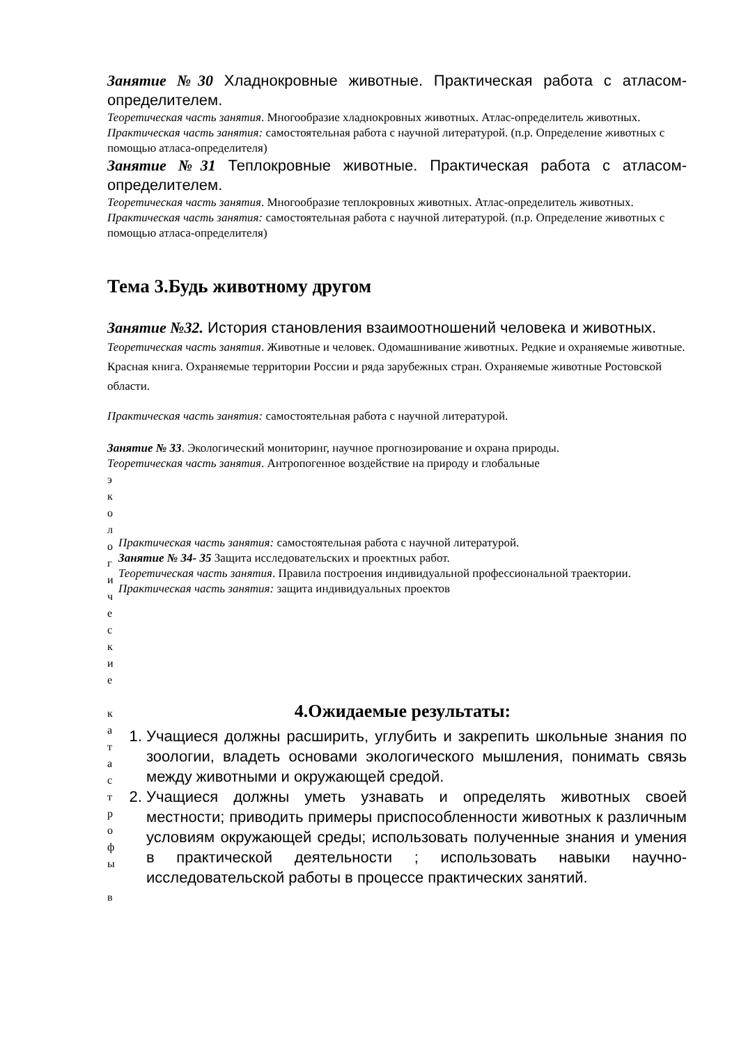Занятие №30 Хладнокровные животные. Практическая работа с атласом-определителем.
Теоретическая часть занятия. Многообразие хладнокровных животных. Атлас-определитель животных.
Практическая часть занятия: самостоятельная работа с научной литературой. (п.р. Определение животных с помощью атласа-определителя)
Занятие №31 Теплокровные животные. Практическая работа с атласом-определителем.
Теоретическая часть занятия. Многообразие теплокровных животных. Атлас-определитель животных.
Практическая часть занятия: самостоятельная работа с научной литературой. (п.р. Определение животных с помощью атласа-определителя)
Тема 3.Будь животному другом
Занятие №32. История становления взаимоотношений человека и животных.
Теоретическая часть занятия. Животные и человек. Одомашнивание животных. Редкие и охраняемые животные. Красная книга. Охраняемые территории России и ряда зарубежных стран. Охраняемые животные Ростовской области.
Практическая часть занятия: самостоятельная работа с научной литературой.
Занятие № 33. Экологический мониторинг, научное прогнозирование и охрана природы.
Теоретическая часть занятия. Антропогенное воздействие на природу и глобальные
э
к
о
л
о
г
и
ч
е
с
к
и
е
к
а
т
а
с
т
р
о
ф
ы
в
Практическая часть занятия: самостоятельная работа с научной литературой.
Занятие № 34- 35 Защита исследовательских и проектных работ.
Теоретическая часть занятия. Правила построения индивидуальной профессиональной траектории.
Практическая часть занятия: защита индивидуальных проектов
4.Ожидаемые результаты:
1. Учащиеся должны расширить, углубить и закрепить школьные знания по зоологии, владеть основами экологического мышления, понимать связь между животными и окружающей средой.
2. Учащиеся должны уметь узнавать и определять животных своей местности; приводить примеры приспособленности животных к различным условиям окружающей среды; использовать полученные знания и умения в практической деятельности ; использовать навыки научно-исследовательской работы в процессе практических занятий.